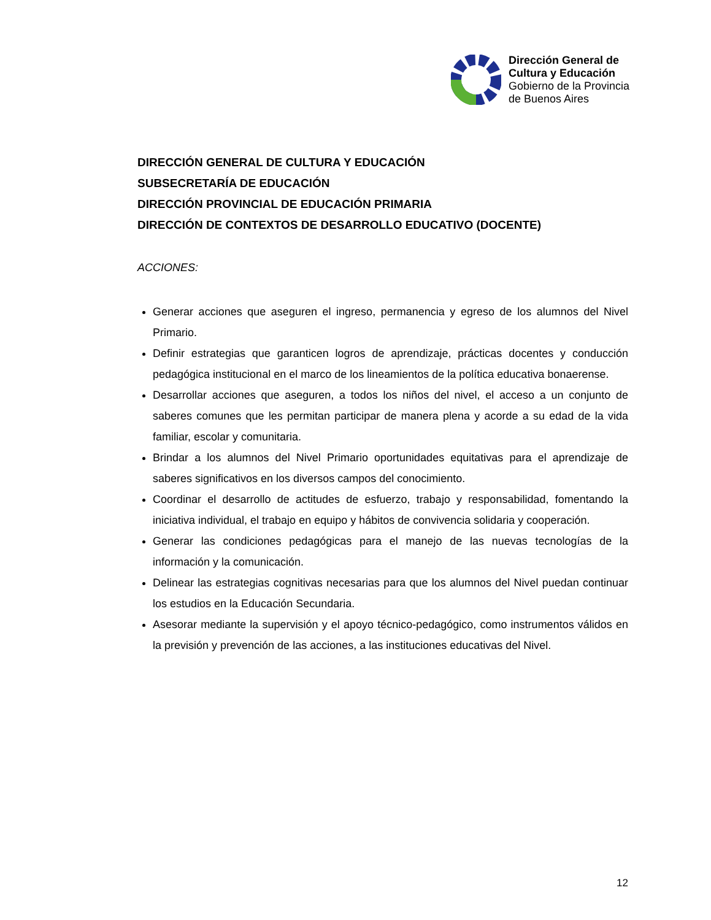Dirección General de
Cultura y Educación
Gobierno de la Provincia
de Buenos Aires
DIRECCIÓN GENERAL DE CULTURA Y EDUCACIÓN
SUBSECRETARÍA DE EDUCACIÓN
DIRECCIÓN PROVINCIAL DE EDUCACIÓN PRIMARIA
DIRECCIÓN DE CONTEXTOS DE DESARROLLO EDUCATIVO (DOCENTE)
ACCIONES:
Generar acciones que aseguren el ingreso, permanencia y egreso de los alumnos del Nivel Primario.
Definir estrategias que garanticen logros de aprendizaje, prácticas docentes y conducción pedagógica institucional en el marco de los lineamientos de la política educativa bonaerense.
Desarrollar acciones que aseguren, a todos los niños del nivel, el acceso a un conjunto de saberes comunes que les permitan participar de manera plena y acorde a su edad de la vida familiar, escolar y comunitaria.
Brindar a los alumnos del Nivel Primario oportunidades equitativas para el aprendizaje de saberes significativos en los diversos campos del conocimiento.
Coordinar el desarrollo de actitudes de esfuerzo, trabajo y responsabilidad, fomentando la iniciativa individual, el trabajo en equipo y hábitos de convivencia solidaria y cooperación.
Generar las condiciones pedagógicas para el manejo de las nuevas tecnologías de la información y la comunicación.
Delinear las estrategias cognitivas necesarias para que los alumnos del Nivel puedan continuar los estudios en la Educación Secundaria.
Asesorar mediante la supervisión y el apoyo técnico-pedagógico, como instrumentos válidos en la previsión y prevención de las acciones, a las instituciones educativas del Nivel.
12